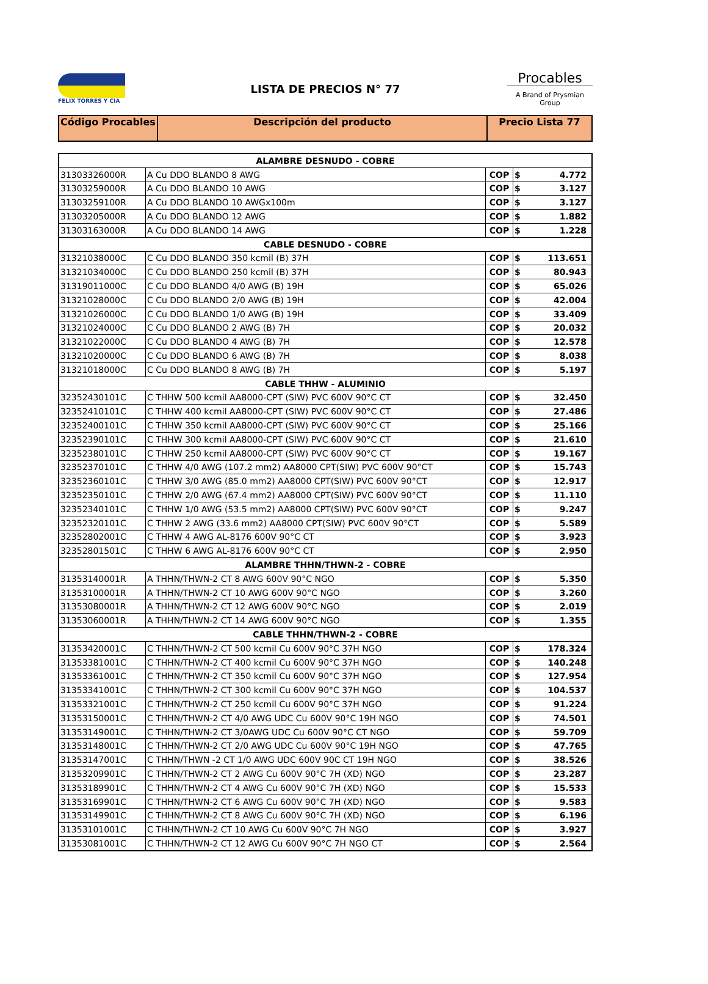FELIX TORRES Y CIA
LISTA DE PRECIOS N° 77
Procables
A Brand of Prysmian Group
| Código Procables | Descripción del producto | Precio Lista 77 |
| --- | --- | --- |
| ALAMBRE DESNUDO - COBRE | | | | |
| 31303326000R | A Cu DDO BLANDO 8 AWG | COP | $ | 4.772 |
| 31303259000R | A Cu DDO BLANDO 10 AWG | COP | $ | 3.127 |
| 31303259100R | A Cu DDO BLANDO 10 AWGx100m | COP | $ | 3.127 |
| 31303205000R | A Cu DDO BLANDO 12 AWG | COP | $ | 1.882 |
| 31303163000R | A Cu DDO BLANDO 14 AWG | COP | $ | 1.228 |
| CABLE DESNUDO - COBRE | | | | |
| 31321038000C | C Cu DDO BLANDO 350 kcmil (B) 37H | COP | $ | 113.651 |
| 31321034000C | C Cu DDO BLANDO 250 kcmil (B) 37H | COP | $ | 80.943 |
| 31319011000C | C Cu DDO BLANDO 4/0 AWG (B) 19H | COP | $ | 65.026 |
| 31321028000C | C Cu DDO BLANDO 2/0 AWG (B) 19H | COP | $ | 42.004 |
| 31321026000C | C Cu DDO BLANDO 1/0 AWG (B) 19H | COP | $ | 33.409 |
| 31321024000C | C Cu DDO BLANDO 2 AWG (B) 7H | COP | $ | 20.032 |
| 31321022000C | C Cu DDO BLANDO 4 AWG (B) 7H | COP | $ | 12.578 |
| 31321020000C | C Cu DDO BLANDO 6 AWG (B) 7H | COP | $ | 8.038 |
| 31321018000C | C Cu DDO BLANDO 8 AWG (B) 7H | COP | $ | 5.197 |
| CABLE THHW - ALUMINIO | | | | |
| 32352430101C | C THHW 500 kcmil AA8000-CPT (SIW) PVC 600V 90°C CT | COP | $ | 32.450 |
| 32352410101C | C THHW 400 kcmil AA8000-CPT (SIW) PVC 600V 90°C CT | COP | $ | 27.486 |
| 32352400101C | C THHW 350 kcmil AA8000-CPT (SIW) PVC 600V 90°C CT | COP | $ | 25.166 |
| 32352390101C | C THHW 300 kcmil AA8000-CPT (SIW) PVC 600V 90°C CT | COP | $ | 21.610 |
| 32352380101C | C THHW 250 kcmil AA8000-CPT (SIW) PVC 600V 90°C CT | COP | $ | 19.167 |
| 32352370101C | C THHW 4/0 AWG (107.2 mm2) AA8000 CPT(SIW) PVC 600V 90°CT | COP | $ | 15.743 |
| 32352360101C | C THHW 3/0 AWG (85.0 mm2) AA8000 CPT(SIW) PVC 600V 90°CT | COP | $ | 12.917 |
| 32352350101C | C THHW 2/0 AWG (67.4 mm2) AA8000 CPT(SIW) PVC 600V 90°CT | COP | $ | 11.110 |
| 32352340101C | C THHW 1/0 AWG (53.5 mm2) AA8000 CPT(SIW) PVC 600V 90°CT | COP | $ | 9.247 |
| 32352320101C | C THHW 2 AWG (33.6 mm2) AA8000 CPT(SIW) PVC 600V 90°CT | COP | $ | 5.589 |
| 32352802001C | C THHW 4 AWG AL-8176 600V 90°C CT | COP | $ | 3.923 |
| 32352801501C | C THHW 6 AWG AL-8176 600V 90°C CT | COP | $ | 2.950 |
| ALAMBRE THHN/THWN-2 - COBRE | | | | |
| 31353140001R | A THHN/THWN-2 CT 8 AWG 600V 90°C NGO | COP | $ | 5.350 |
| 31353100001R | A THHN/THWN-2 CT 10 AWG 600V 90°C NGO | COP | $ | 3.260 |
| 31353080001R | A THHN/THWN-2 CT 12 AWG 600V 90°C NGO | COP | $ | 2.019 |
| 31353060001R | A THHN/THWN-2 CT 14 AWG 600V 90°C NGO | COP | $ | 1.355 |
| CABLE THHN/THWN-2 - COBRE | | | | |
| 31353420001C | C THHN/THWN-2 CT 500 kcmil Cu 600V 90°C 37H NGO | COP | $ | 178.324 |
| 31353381001C | C THHN/THWN-2 CT 400 kcmil Cu 600V 90°C 37H NGO | COP | $ | 140.248 |
| 31353361001C | C THHN/THWN-2 CT 350 kcmil Cu 600V 90°C 37H NGO | COP | $ | 127.954 |
| 31353341001C | C THHN/THWN-2 CT 300 kcmil Cu 600V 90°C 37H NGO | COP | $ | 104.537 |
| 31353321001C | C THHN/THWN-2 CT 250 kcmil Cu 600V 90°C 37H NGO | COP | $ | 91.224 |
| 31353150001C | C THHN/THWN-2 CT 4/0 AWG UDC Cu 600V 90°C 19H NGO | COP | $ | 74.501 |
| 31353149001C | C THHN/THWN-2 CT 3/0AWG UDC Cu 600V 90°C CT NGO | COP | $ | 59.709 |
| 31353148001C | C THHN/THWN-2 CT 2/0 AWG UDC Cu 600V 90°C 19H NGO | COP | $ | 47.765 |
| 31353147001C | C THHN/THWN -2 CT 1/0 AWG UDC 600V 90C CT 19H NGO | COP | $ | 38.526 |
| 31353209901C | C THHN/THWN-2 CT 2 AWG Cu 600V 90°C 7H (XD) NGO | COP | $ | 23.287 |
| 31353189901C | C THHN/THWN-2 CT 4 AWG Cu 600V 90°C 7H (XD) NGO | COP | $ | 15.533 |
| 31353169901C | C THHN/THWN-2 CT 6 AWG Cu 600V 90°C 7H (XD) NGO | COP | $ | 9.583 |
| 31353149901C | C THHN/THWN-2 CT 8 AWG Cu 600V 90°C 7H (XD) NGO | COP | $ | 6.196 |
| 31353101001C | C THHN/THWN-2 CT 10 AWG Cu 600V 90°C 7H NGO | COP | $ | 3.927 |
| 31353081001C | C THHN/THWN-2 CT 12 AWG Cu 600V 90°C 7H NGO CT | COP | $ | 2.564 |